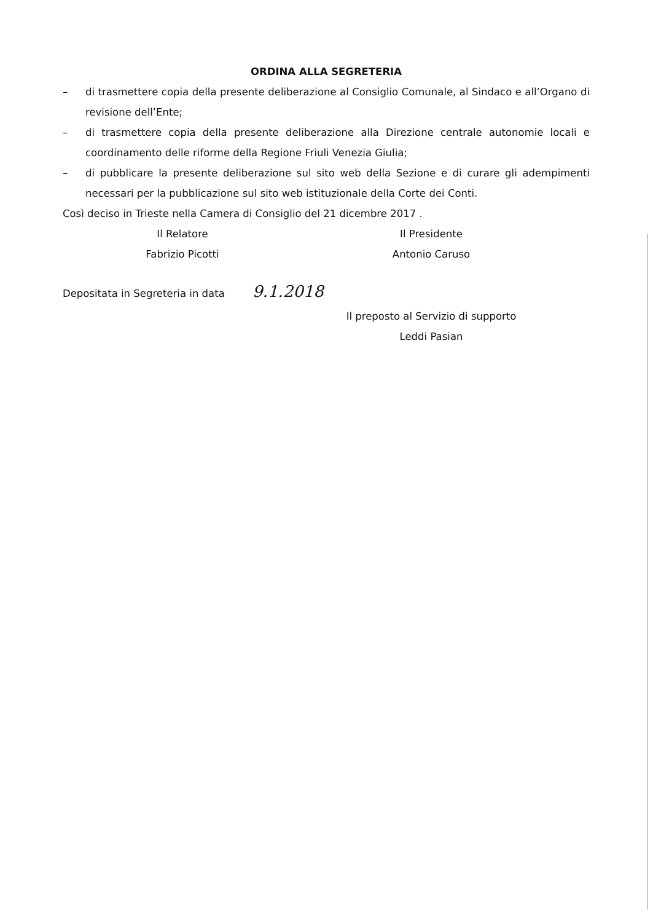ORDINA ALLA SEGRETERIA
– di trasmettere copia della presente deliberazione al Consiglio Comunale, al Sindaco e all’Organo di revisione dell’Ente;
– di trasmettere copia della presente deliberazione alla Direzione centrale autonomie locali e coordinamento delle riforme della Regione Friuli Venezia Giulia;
– di pubblicare la presente deliberazione sul sito web della Sezione e di curare gli adempimenti necessari per la pubblicazione sul sito web istituzionale della Corte dei Conti.
Così deciso in Trieste nella Camera di Consiglio del 21 dicembre 2017 .
Il Relatore
Fabrizio Picotti
Il Presidente
Antonio Caruso
Depositata in Segreteria in data 9.1.2018
Il preposto al Servizio di supporto
Leddi Pasian